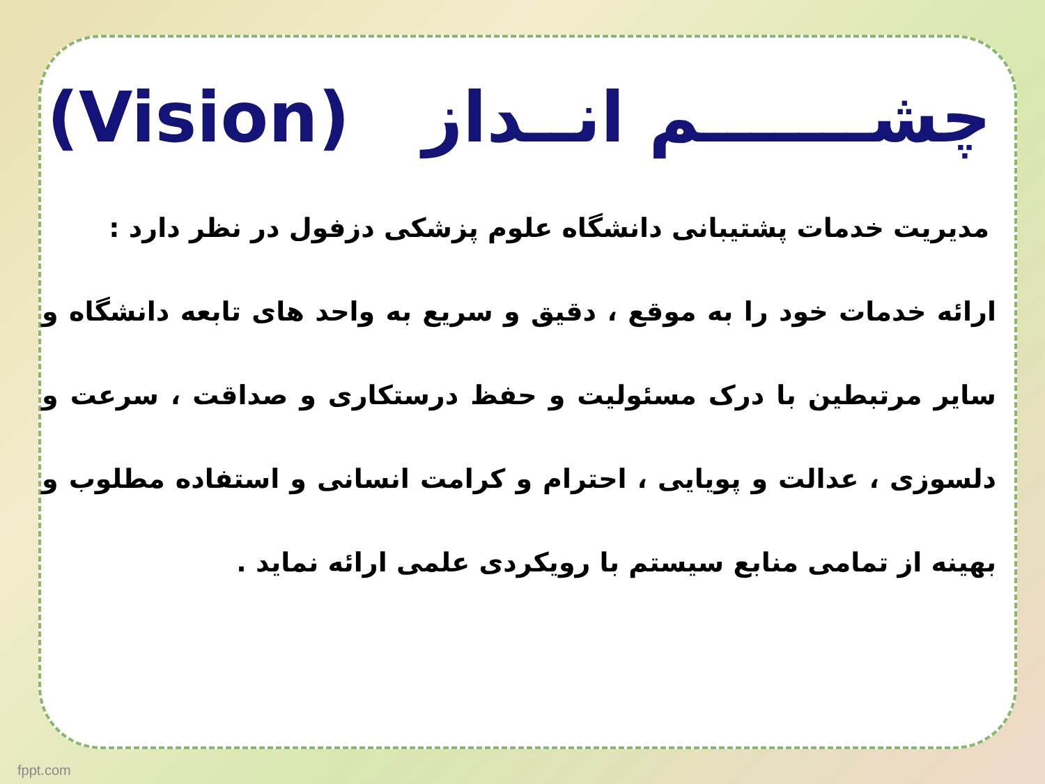چشـــــــم انــداز (Vision)
مدیریت خدمات پشتیبانی دانشگاه علوم پزشکی دزفول در نظر دارد :
ارائه خدمات خود را به موقع ، دقیق و سریع به واحد های تابعه دانشگاه و سایر مرتبطین با درک مسئولیت و حفظ درستکاری و صداقت ، سرعت و دلسوزی ، عدالت و پویایی ، احترام و کرامت انسانی و استفاده مطلوب و بهینه از تمامی منابع سیستم با رویکردی علمی ارائه نماید .
fppt.com